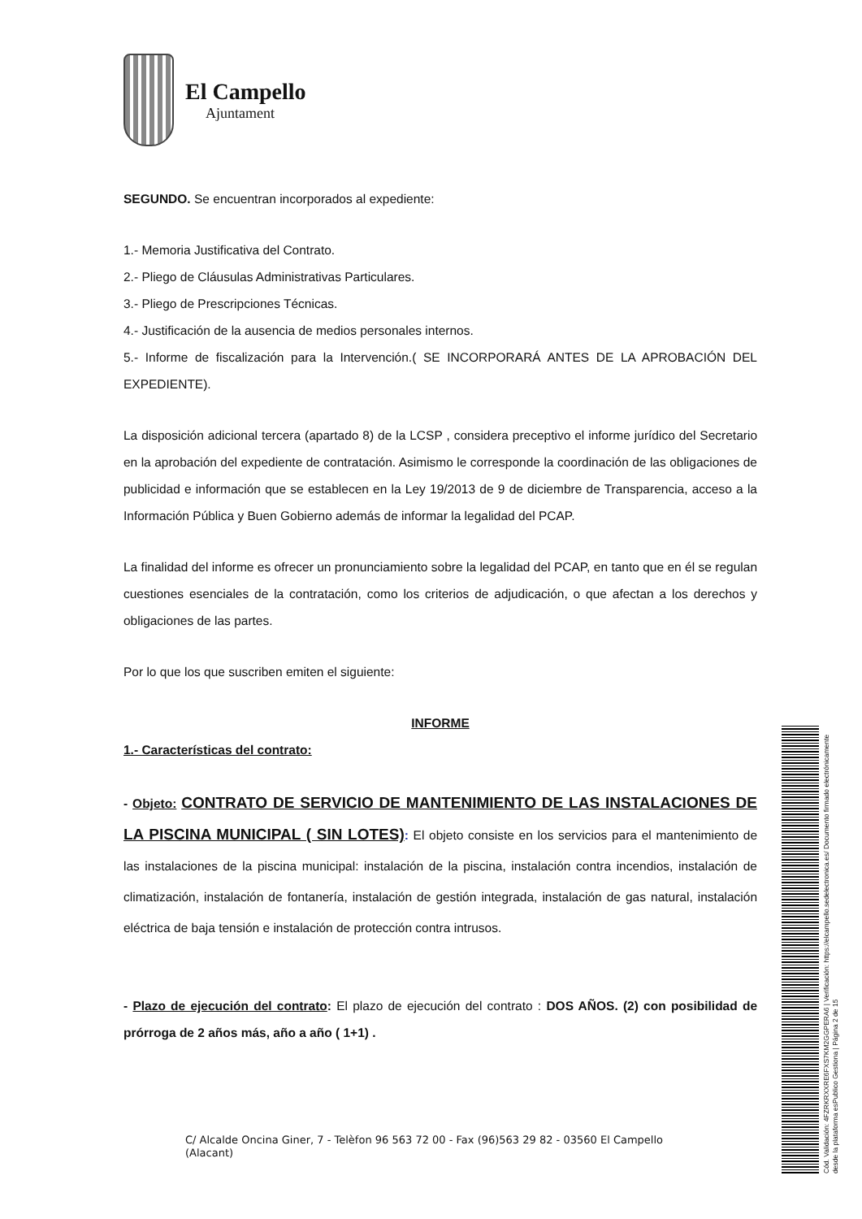El Campello
Ajuntament
SEGUNDO. Se encuentran incorporados al expediente:
1.- Memoria Justificativa del Contrato.
2.- Pliego de Cláusulas Administrativas Particulares.
3.- Pliego de Prescripciones Técnicas.
4.- Justificación de la ausencia de medios personales internos.
5.- Informe de fiscalización para la Intervención.( SE INCORPORARÁ ANTES DE LA APROBACIÓN DEL EXPEDIENTE).
La disposición adicional tercera (apartado 8) de la LCSP , considera preceptivo el informe jurídico del Secretario en la aprobación del expediente de contratación. Asimismo le corresponde la coordinación de las obligaciones de publicidad e información que se establecen en la Ley 19/2013 de 9 de diciembre de Transparencia, acceso a la Información Pública y Buen Gobierno además de informar la legalidad del PCAP.
La finalidad del informe es ofrecer un pronunciamiento sobre la legalidad del PCAP, en tanto que en él se regulan cuestiones esenciales de la contratación, como los criterios de adjudicación, o que afectan a los derechos y obligaciones de las partes.
Por lo que los que suscriben emiten el siguiente:
INFORME
1.- Características del contrato:
- Objeto: CONTRATO DE SERVICIO DE MANTENIMIENTO DE LAS INSTALACIONES DE LA PISCINA MUNICIPAL ( SIN LOTES): El objeto consiste en los servicios para el mantenimiento de las instalaciones de la piscina municipal: instalación de la piscina, instalación contra incendios, instalación de climatización, instalación de fontanería, instalación de gestión integrada, instalación de gas natural, instalación eléctrica de baja tensión e instalación de protección contra intrusos.
- Plazo de ejecución del contrato: El plazo de ejecución del contrato : DOS AÑOS. (2) con posibilidad de prórroga de 2 años más, año a año ( 1+1) .
C/ Alcalde Oncina Giner, 7 - Telèfon 96 563 72 00 - Fax (96)563 29 82 - 03560 El Campello
(Alacant)
Cód. Validación: 4FZRKRXXRE6FXS7KM2GGPERA6 | Verificación: https://elcampello.sedelectronica.es/ Documento firmado electrónicamente desde la plataforma esPublico Gestiona | Página 2 de 15